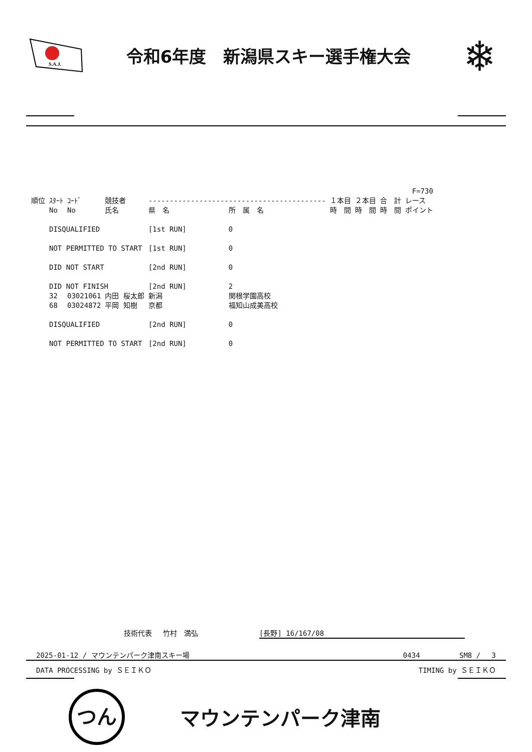S.A.J.
令和6年度　新潟県スキー選手権大会
❄
| | | | | | | F=730 | | | |
| --- | --- | --- | --- | --- | --- | --- | --- | --- | --- |
| 順位 | ｽﾀｰﾄ | ｺｰﾄﾞ | 競技者 | ------------------------------------------ | | １本目 | ２本目 | 合 計 | レース |
| | No | No | 氏名 | 県 名 | 所 属 名 | 時 間 | 時 間 | 時 間 | ポイント |
| | DISQUALIFIED | | | [1st RUN] | 0 | | | | |
| | NOT PERMITTED TO START | | | [1st RUN] | 0 | | | | |
| | DID NOT START | | | [2nd RUN] | 0 | | | | |
| | DID NOT FINISH | | | [2nd RUN] | 2 | | | | |
| | 32 | 03021061 | 内田 桜太郎 | 新潟 | 関根学園高校 | | | | |
| | 68 | 03024872 | 平岡 知樹 | 京都 | 福知山成美高校 | | | | |
| | DISQUALIFIED | | | [2nd RUN] | 0 | | | | |
| | NOT PERMITTED TO START | | | [2nd RUN] | 0 | | | | |
技術代表　 竹村　満弘 [長野] 16/167/08
2025-01-12 / マウンテンパーク津南スキー場 0434　　　　　 SM8 /　 3
DATA PROCESSING by ＳＥＩＫＯ TIMING by ＳＥＩＫＯ
つん
マウンテンパーク津南